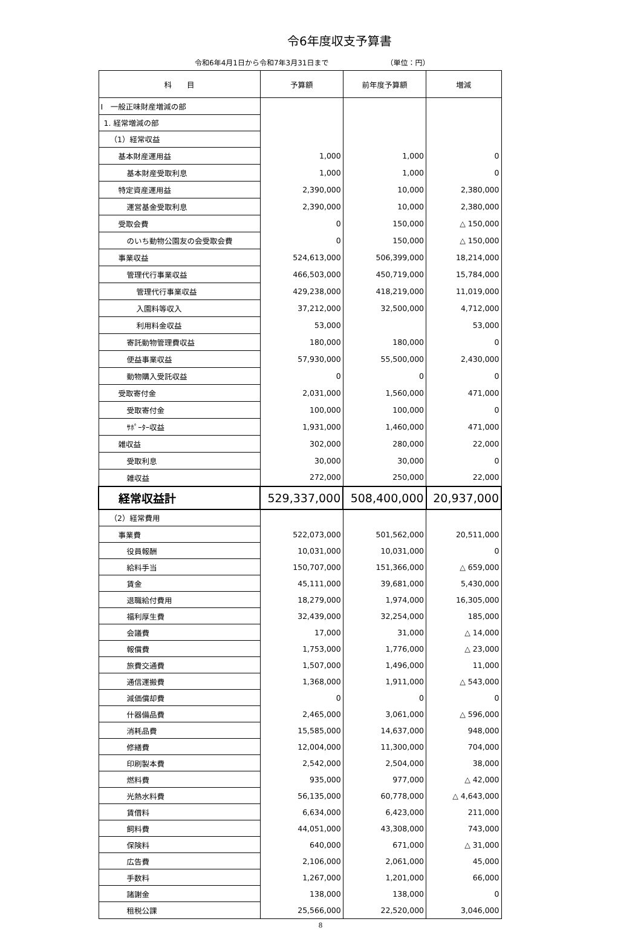令6年度収支予算書
令和6年4月1日から令和7年3月31日まで （単位：円）
| 科 目 | 予算額 | 前年度予算額 | 増減 |
| --- | --- | --- | --- |
| Ⅰ 一般正味財産増減の部 | | | |
| 1. 経常増減の部 | | | |
| （1）経常収益 | | | |
| 基本財産運用益 | 1,000 | 1,000 | 0 |
| 基本財産受取利息 | 1,000 | 1,000 | 0 |
| 特定資産運用益 | 2,390,000 | 10,000 | 2,380,000 |
| 運営基金受取利息 | 2,390,000 | 10,000 | 2,380,000 |
| 受取会費 | 0 | 150,000 | △ 150,000 |
| のいち動物公園友の会受取会費 | 0 | 150,000 | △ 150,000 |
| 事業収益 | 524,613,000 | 506,399,000 | 18,214,000 |
| 管理代行事業収益 | 466,503,000 | 450,719,000 | 15,784,000 |
| 管理代行事業収益 | 429,238,000 | 418,219,000 | 11,019,000 |
| 入園料等収入 | 37,212,000 | 32,500,000 | 4,712,000 |
| 利用料金収益 | 53,000 | | 53,000 |
| 寄託動物管理費収益 | 180,000 | 180,000 | 0 |
| 便益事業収益 | 57,930,000 | 55,500,000 | 2,430,000 |
| 動物購入受託収益 | 0 | 0 | 0 |
| 受取寄付金 | 2,031,000 | 1,560,000 | 471,000 |
| 受取寄付金 | 100,000 | 100,000 | 0 |
| ｻﾎﾟｰﾀｰ収益 | 1,931,000 | 1,460,000 | 471,000 |
| 雑収益 | 302,000 | 280,000 | 22,000 |
| 受取利息 | 30,000 | 30,000 | 0 |
| 雑収益 | 272,000 | 250,000 | 22,000 |
| 経常収益計 | 529,337,000 | 508,400,000 | 20,937,000 |
| （2）経常費用 | | | |
| 事業費 | 522,073,000 | 501,562,000 | 20,511,000 |
| 役員報酬 | 10,031,000 | 10,031,000 | 0 |
| 給料手当 | 150,707,000 | 151,366,000 | △ 659,000 |
| 賃金 | 45,111,000 | 39,681,000 | 5,430,000 |
| 退職給付費用 | 18,279,000 | 1,974,000 | 16,305,000 |
| 福利厚生費 | 32,439,000 | 32,254,000 | 185,000 |
| 会議費 | 17,000 | 31,000 | △ 14,000 |
| 報償費 | 1,753,000 | 1,776,000 | △ 23,000 |
| 旅費交通費 | 1,507,000 | 1,496,000 | 11,000 |
| 通信運搬費 | 1,368,000 | 1,911,000 | △ 543,000 |
| 減価償却費 | 0 | 0 | 0 |
| 什器備品費 | 2,465,000 | 3,061,000 | △ 596,000 |
| 消耗品費 | 15,585,000 | 14,637,000 | 948,000 |
| 修繕費 | 12,004,000 | 11,300,000 | 704,000 |
| 印刷製本費 | 2,542,000 | 2,504,000 | 38,000 |
| 燃料費 | 935,000 | 977,000 | △ 42,000 |
| 光熱水料費 | 56,135,000 | 60,778,000 | △ 4,643,000 |
| 賃借料 | 6,634,000 | 6,423,000 | 211,000 |
| 飼料費 | 44,051,000 | 43,308,000 | 743,000 |
| 保険料 | 640,000 | 671,000 | △ 31,000 |
| 広告費 | 2,106,000 | 2,061,000 | 45,000 |
| 手数料 | 1,267,000 | 1,201,000 | 66,000 |
| 諸謝金 | 138,000 | 138,000 | 0 |
| 租税公課 | 25,566,000 | 22,520,000 | 3,046,000 |
8